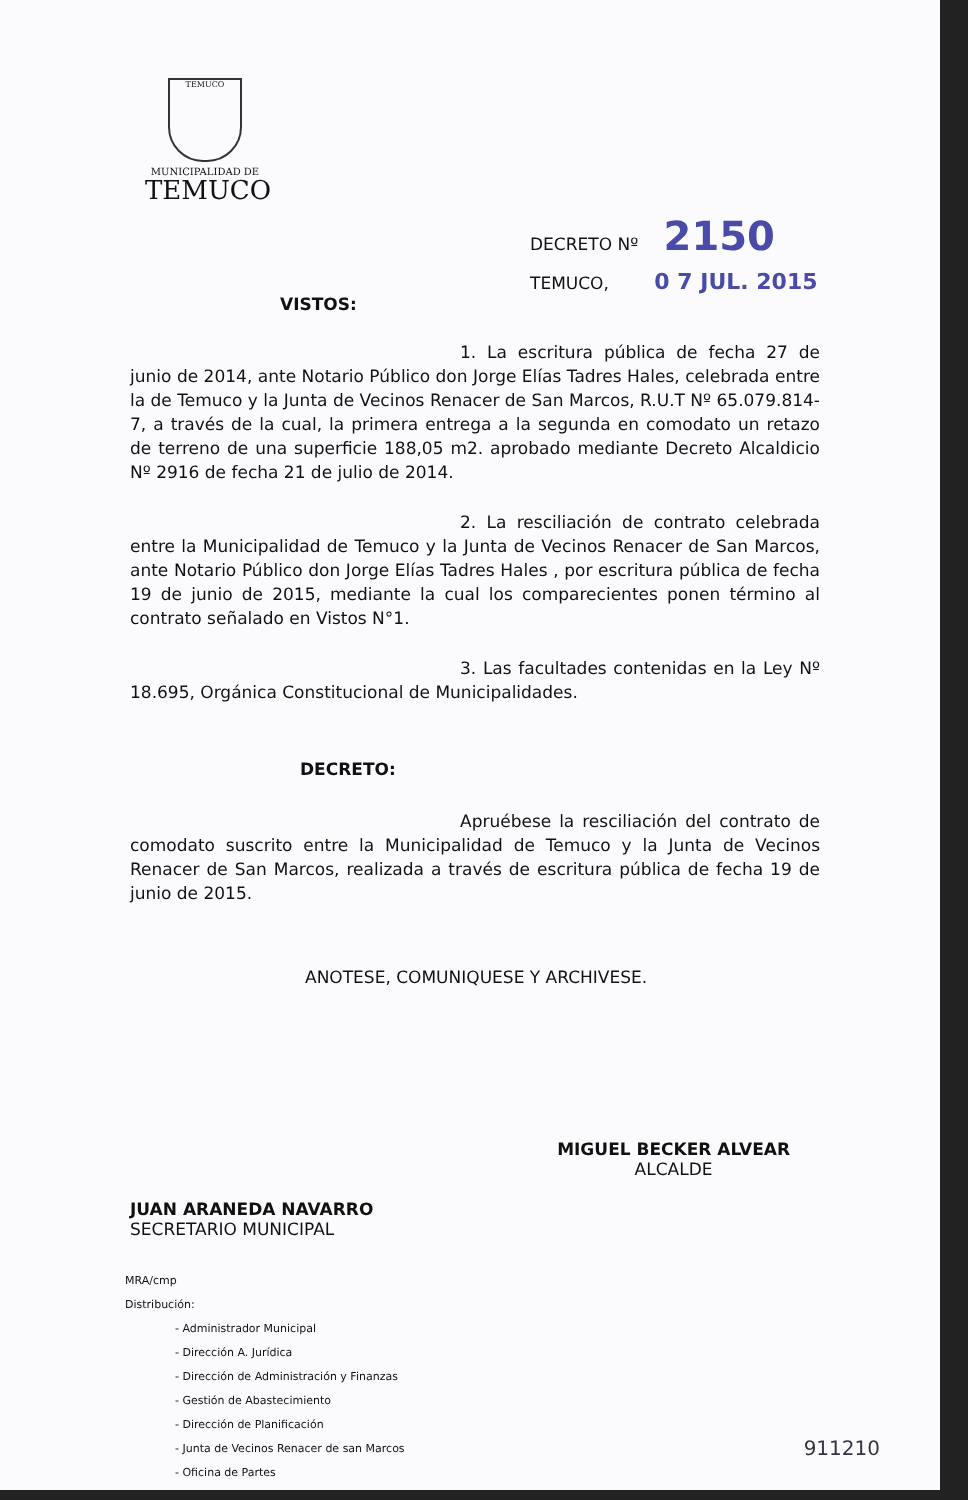TEMUCO
MUNICIPALIDAD DE
TEMUCO
DECRETO Nº 2150
TEMUCO, 0 7 JUL. 2015
VISTOS:
1. La escritura pública de fecha 27 de junio de 2014, ante Notario Público don Jorge Elías Tadres Hales, celebrada entre la de Temuco y la Junta de Vecinos Renacer de San Marcos, R.U.T Nº 65.079.814-7, a través de la cual, la primera entrega a la segunda en comodato un retazo de terreno de una superficie 188,05 m2. aprobado mediante Decreto Alcaldicio Nº 2916 de fecha 21 de julio de 2014.
2. La resciliación de contrato celebrada entre la Municipalidad de Temuco y la Junta de Vecinos Renacer de San Marcos, ante Notario Público don Jorge Elías Tadres Hales , por escritura pública de fecha 19 de junio de 2015, mediante la cual los comparecientes ponen término al contrato señalado en Vistos N°1.
3. Las facultades contenidas en la Ley Nº 18.695, Orgánica Constitucional de Municipalidades.
DECRETO:
Apruébese la resciliación del contrato de comodato suscrito entre la Municipalidad de Temuco y la Junta de Vecinos Renacer de San Marcos, realizada a través de escritura pública de fecha 19 de junio de 2015.
ANOTESE, COMUNIQUESE Y ARCHIVESE.
JUAN ARANEDA NAVARRO
SECRETARIO MUNICIPAL
MIGUEL BECKER ALVEAR
ALCALDE
MRA/cmp
Distribución:
- Administrador Municipal
- Dirección A. Jurídica
- Dirección de Administración y Finanzas
- Gestión de Abastecimiento
- Dirección de Planificación
- Junta de Vecinos Renacer de san Marcos
- Oficina de Partes
911210